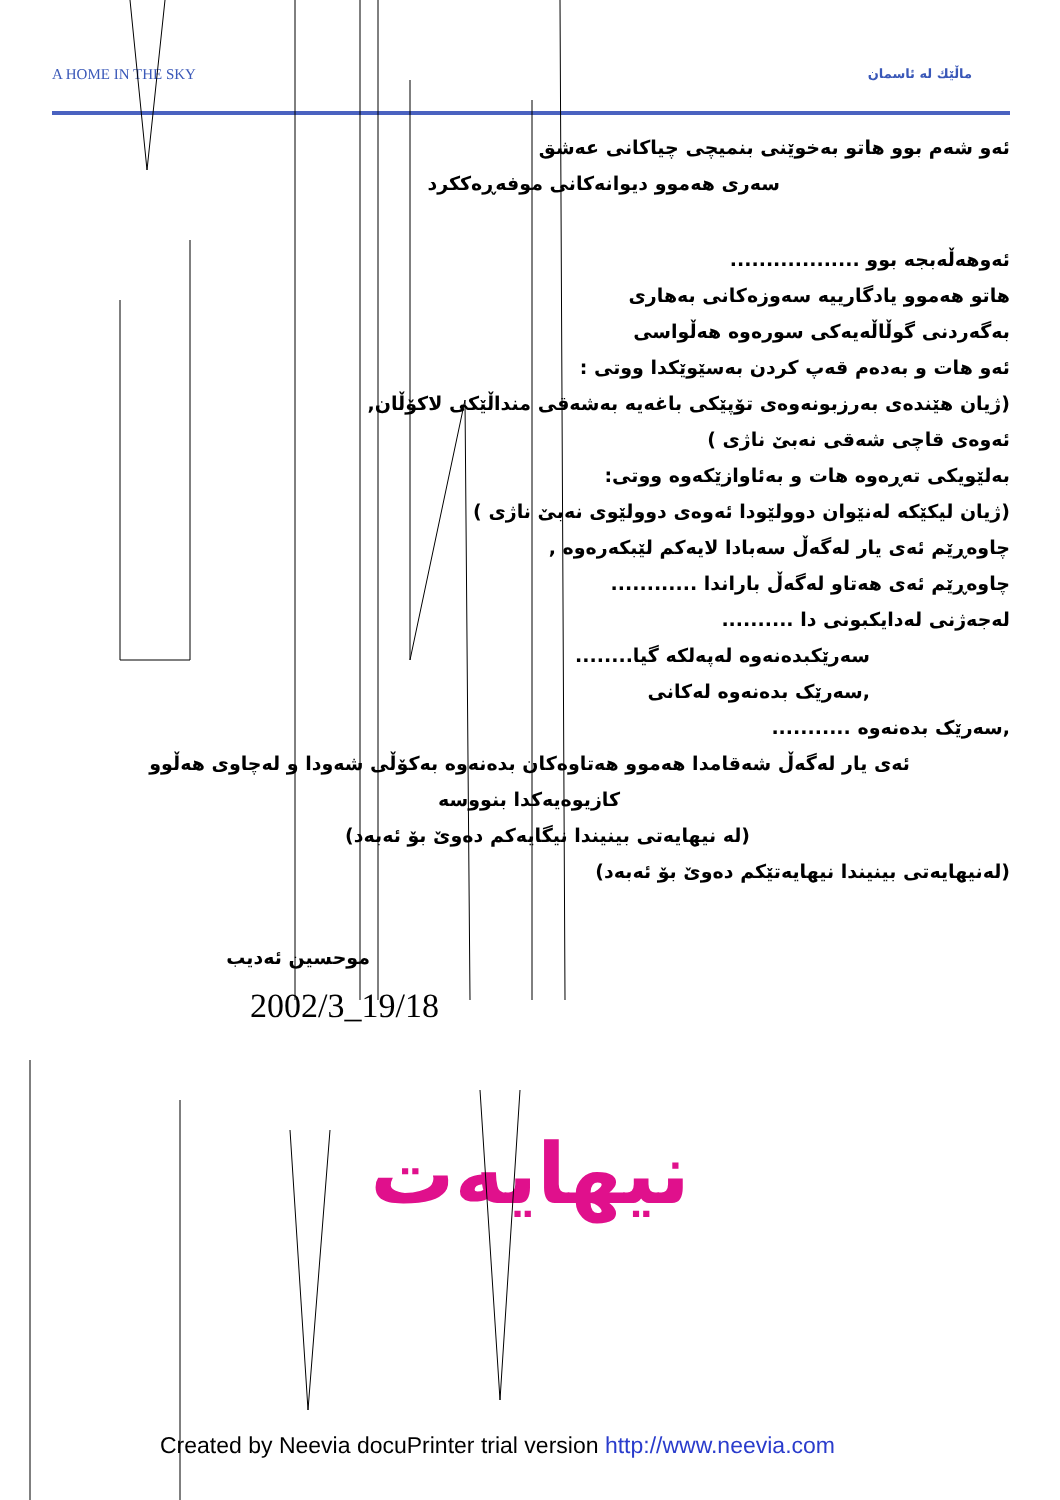A HOME IN THE SKY ماڵێك لە ئاسمان
ئەو شەم بوو هاتو بەخوێنی بنمیچی چیاکانی عەشق
سەری هەموو دیوانەکانی موفەڕەککرد
ئەوهەڵەبجە بوو ..................
هاتو هەموو یادگارییە سەوزەکانی بەهاری
بەگەردنی گوڵاڵەیەکی سورەوە هەڵواسی
ئەو هات و بەدەم قەپ کردن بەسێوێکدا ووتی :
(ژیان هێندەی بەرزبونەوەی تۆپێکی باغەیە بەشەقی منداڵێکی لاکۆڵان,
ئەوەی قاچی شەقی نەبێ ناژی )
بەلێویکی تەڕەوە هات و بەئاوازێکەوە ووتی:
(ژیان لیکێکە لەنێوان دوولێودا ئەوەی دوولێوی نەبێ ناژی )
چاوەڕێم ئەی یار لەگەڵ سەبادا لایەکم لێبکەرەوە ,
چاوەڕێم ئەی هەتاو لەگەڵ باراندا ............
لەجەژنی لەدایکبونی دا ..........
سەرێکبدەنەوە لەپەلکە گیا........
,سەرێک بدەنەوە لەکانی
,سەرێک بدەنەوە ...........
ئەی یار لەگەڵ شەقامدا هەموو هەتاوەکان بدەنەوە بەکۆڵی شەودا و لەچاوی هەڵوو
کازیوەیەکدا بنووسە
(لە نیهایەتی بینیندا نیگایەکم دەوێ بۆ ئەبەد)
(لەنیهایەتی بینیندا نیهایەتێکم دەوێ بۆ ئەبەد)
موحسین ئەدیب
2002/3_19/18
نیهایەت
Created by Neevia docuPrinter trial version http://www.neevia.com